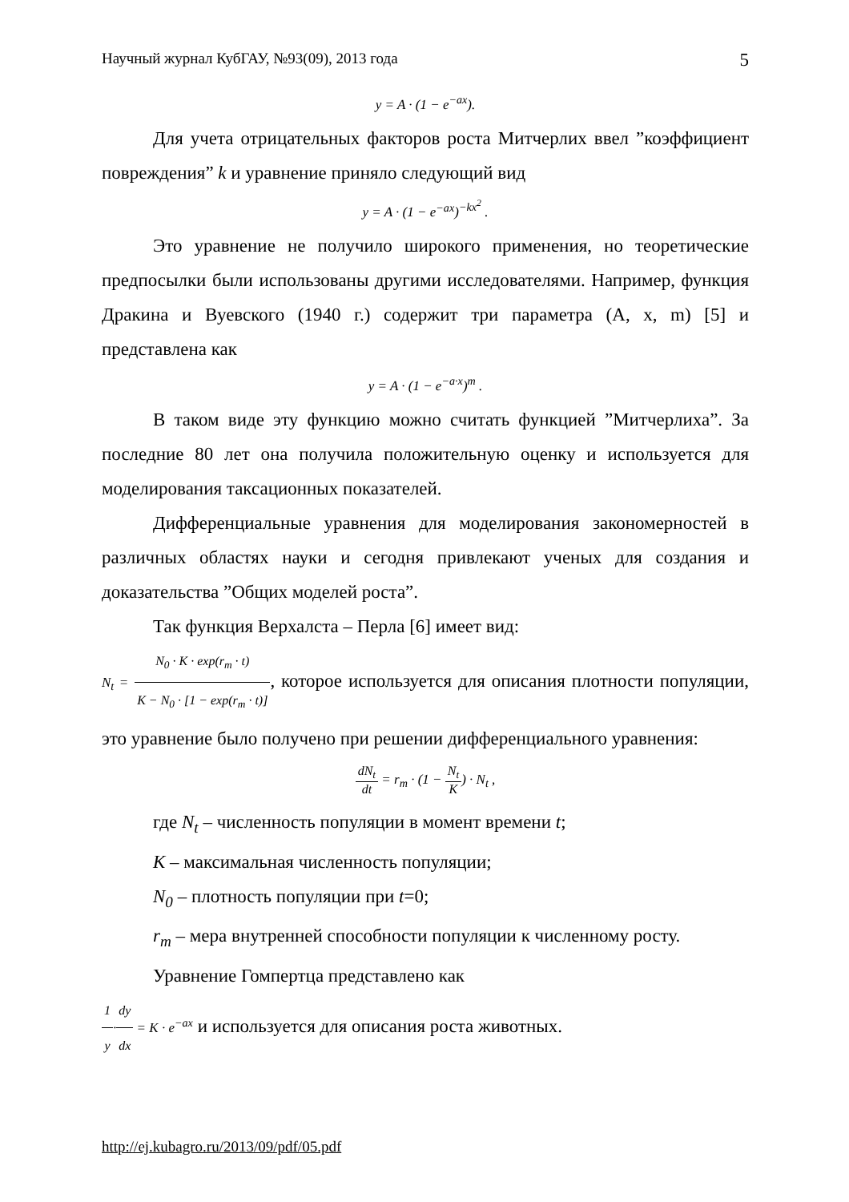Научный журнал КубГАУ, №93(09), 2013 года 5
y = A · (1 − e<sup>−ax</sup>).
Для учета отрицательных факторов роста Митчерлих ввел ”коэффициент повреждения” k и уравнение приняло следующий вид
y = A · (1 − e<sup>−ax</sup>)<sup>−kx<sup>2</sup></sup> .
Это уравнение не получило широкого применения, но теоретические предпосылки были использованы другими исследователями. Например, функция Дракина и Вуевского (1940 г.) содержит три параметра (A, x, m) [5] и представлена как
y = A · (1 − e<sup>−a·x</sup>)<sup>m</sup> .
В таком виде эту функцию можно считать функцией ”Митчерлиха”. За последние 80 лет она получила положительную оценку и используется для моделирования таксационных показателей.
Дифференциальные уравнения для моделирования закономерностей в различных областях науки и сегодня привлекают ученых для создания и доказательства ”Общих моделей роста”.
Так функция Верхалста – Перла [6] имеет вид:
N<sub>t</sub> = N<sub>0</sub> · K · exp(r<sub>m</sub> · t) K − N<sub>0</sub> · [1 − exp(r<sub>m</sub> · t)], которое используется для описания плотности популяции, это уравнение было получено при решении дифференциального уравнения:
dN<sub>t</sub> dt = r<sub>m</sub> · (1 − N<sub>t</sub> K) · N<sub>t</sub> ,
где N<sub>t</sub> – численность популяции в момент времени t;
K – максимальная численность популяции;
N<sub>0</sub> – плотность популяции при t=0;
r<sub>m</sub> – мера внутренней способности популяции к численному росту.
Уравнение Гомпертца представлено как
1 y·dy dx = K · e<sup>−ax</sup> и используется для описания роста животных.
http://ej.kubagro.ru/2013/09/pdf/05.pdf